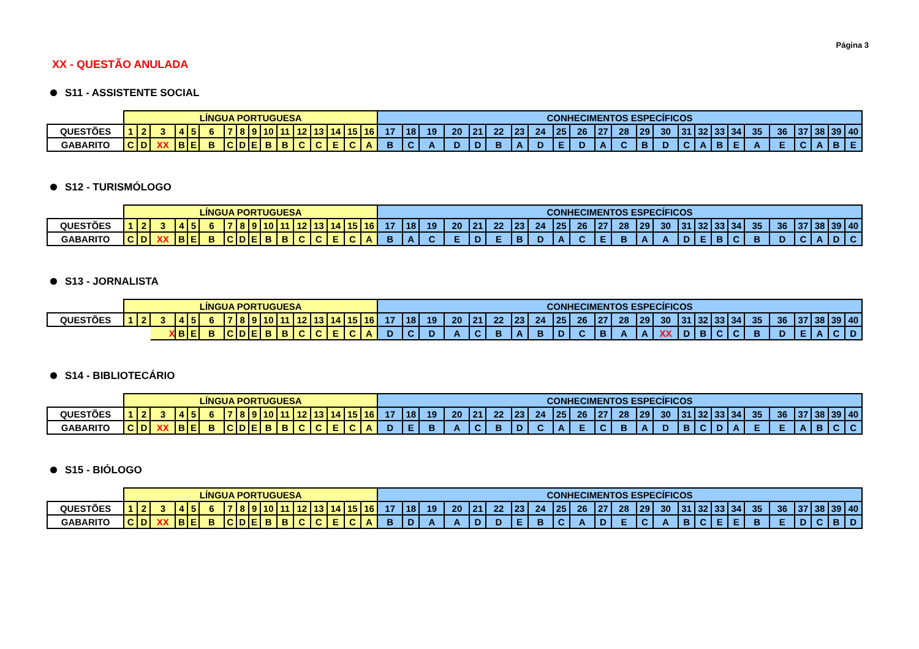Página 3
XX - QUESTÃO ANULADA
S11 - ASSISTENTE SOCIAL
| | LÍNGUA PORTUGUESA | | | | | | | | | | | | | | | | CONHECIMENTOS ESPECÍFICOS | | | | | | | | | | | | | | | | | | | | | | | |
| QUESTÕES | 1 | 2 | 3 | 4 | 5 | 6 | 7 | 8 | 9 | 10 | 11 | 12 | 13 | 14 | 15 | 16 | 17 | 18 | 19 | 20 | 21 | 22 | 23 | 24 | 25 | 26 | 27 | 28 | 29 | 30 | 31 | 32 | 33 | 34 | 35 | 36 | 37 | 38 | 39 | 40 |
| GABARITO | C | D | XX | B | E | B | C | D | E | B | B | C | C | E | C | A | B | C | A | D | D | B | A | D | E | D | A | C | B | D | C | A | B | E | A | E | C | A | B | E |
S12 - TURISMÓLOGO
| | LÍNGUA PORTUGUESA | | | | | | | | | | | | | | | | CONHECIMENTOS ESPECÍFICOS | | | | | | | | | | | | | | | | | | | | | | | |
| QUESTÕES | 1 | 2 | 3 | 4 | 5 | 6 | 7 | 8 | 9 | 10 | 11 | 12 | 13 | 14 | 15 | 16 | 17 | 18 | 19 | 20 | 21 | 22 | 23 | 24 | 25 | 26 | 27 | 28 | 29 | 30 | 31 | 32 | 33 | 34 | 35 | 36 | 37 | 38 | 39 | 40 |
| GABARITO | C | D | XX | B | E | B | C | D | E | B | B | C | C | E | C | A | B | A | C | E | D | E | B | D | A | C | E | B | A | A | D | E | B | C | B | D | C | A | D | C |
S13 - JORNALISTA
| | LÍNGUA PORTUGUESA | | | | | | | | | | | | | | | | CONHECIMENTOS ESPECÍFICOS | | | | | | | | | | | | | | | | | | | | | | | |
| QUESTÕES | 1 | 2 | 3 | 4 | 5 | 6 | 7 | 8 | 9 | 10 | 11 | 12 | 13 | 14 | 15 | 16 | 17 | 18 | 19 | 20 | 21 | 22 | 23 | 24 | 25 | 26 | 27 | 28 | 29 | 30 | 31 | 32 | 33 | 34 | 35 | 36 | 37 | 38 | 39 | 40 |
| | | | X | B | E | B | C | D | E | B | B | C | C | E | C | A | D | C | D | A | C | B | A | B | D | C | B | A | A | XX | D | B | C | C | B | D | E | A | C | D |
S14 - BIBLIOTECÁRIO
| | LÍNGUA PORTUGUESA | | | | | | | | | | | | | | | | CONHECIMENTOS ESPECÍFICOS | | | | | | | | | | | | | | | | | | | | | | | |
| QUESTÕES | 1 | 2 | 3 | 4 | 5 | 6 | 7 | 8 | 9 | 10 | 11 | 12 | 13 | 14 | 15 | 16 | 17 | 18 | 19 | 20 | 21 | 22 | 23 | 24 | 25 | 26 | 27 | 28 | 29 | 30 | 31 | 32 | 33 | 34 | 35 | 36 | 37 | 38 | 39 | 40 |
| GABARITO | C | D | XX | B | E | B | C | D | E | B | B | C | C | E | C | A | D | E | B | A | C | B | D | C | A | E | C | B | A | D | B | C | D | A | E | E | A | B | C | C |
S15 - BIÓLOGO
| | LÍNGUA PORTUGUESA | | | | | | | | | | | | | | | | CONHECIMENTOS ESPECÍFICOS | | | | | | | | | | | | | | | | | | | | | | | |
| QUESTÕES | 1 | 2 | 3 | 4 | 5 | 6 | 7 | 8 | 9 | 10 | 11 | 12 | 13 | 14 | 15 | 16 | 17 | 18 | 19 | 20 | 21 | 22 | 23 | 24 | 25 | 26 | 27 | 28 | 29 | 30 | 31 | 32 | 33 | 34 | 35 | 36 | 37 | 38 | 39 | 40 |
| GABARITO | C | D | XX | B | E | B | C | D | E | B | B | C | C | E | C | A | B | D | A | A | D | D | E | B | C | A | D | E | C | A | B | C | E | E | B | E | D | C | B | D |